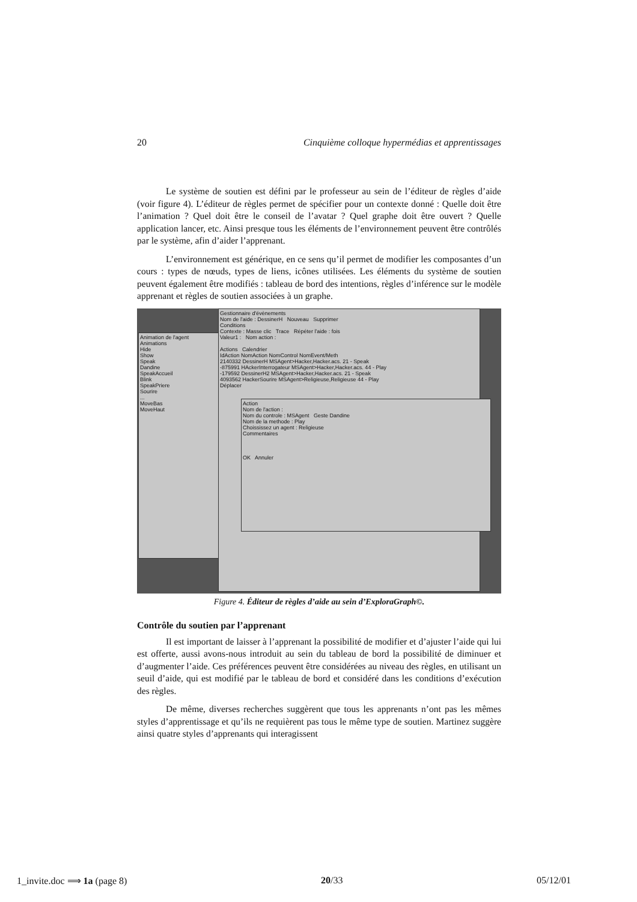20 Cinquième colloque hypermédias et apprentissages
Le système de soutien est défini par le professeur au sein de l’éditeur de règles d’aide (voir figure 4). L’éditeur de règles permet de spécifier pour un contexte donné : Quelle doit être l’animation ? Quel doit être le conseil de l’avatar ? Quel graphe doit être ouvert ? Quelle application lancer, etc. Ainsi presque tous les éléments de l’environnement peuvent être contrôlés par le système, afin d’aider l’apprenant.
L’environnement est générique, en ce sens qu’il permet de modifier les composantes d’un cours : types de nœuds, types de liens, icônes utilisées. Les éléments du système de soutien peuvent également être modifiés : tableau de bord des intentions, règles d’inférence sur le modèle apprenant et règles de soutien associées à un graphe.
Animation de l'agent
Animations
Hide
Show
Speak
Dandine
SpeakAccueil
Blink
SpeakPriere
Sourire
...
MoveBas
MoveHaut
Gestionnaire d'évènements
Nom de l'aide : DessinerH Nouveau Supprimer
Conditions
Contexte : Masse clic Trace Répéter l'aide : fois
Valeur1 : Nom action :
Actions Calendrier
IdAction NomAction NomControl NomEvent/Meth
2140332 DessinerH MSAgent>Hacker,Hacker.acs. 21 - Speak
-875991 HAckerInterrogateur MSAgent>Hacker,Hacker.acs. 44 - Play
-179592 DessinerH2 MSAgent>Hacker,Hacker.acs. 21 - Speak
4093562 HackerSourire MSAgent>Religieuse,Religieuse 44 - Play
Déplacer
Action
Nom de l'action :
Nom du controle : MSAgent Geste Dandine
Nom de la methode : Play
Choississez un agent : Religieuse
Commentaires
OK Annuler
Figure 4. Éditeur de règles d’aide au sein d’ExploraGraph©.
Contrôle du soutien par l’apprenant
Il est important de laisser à l’apprenant la possibilité de modifier et d’ajuster l’aide qui lui est offerte, aussi avons-nous introduit au sein du tableau de bord la possibilité de diminuer et d’augmenter l’aide. Ces préférences peuvent être considérées au niveau des règles, en utilisant un seuil d’aide, qui est modifié par le tableau de bord et considéré dans les conditions d’exécution des règles.
De même, diverses recherches suggèrent que tous les apprenants n’ont pas les mêmes styles d’apprentissage et qu’ils ne requièrent pas tous le même type de soutien. Martinez suggère ainsi quatre styles d’apprenants qui interagissent
1_invite.doc ⟹ 1a (page 8) 20/33 05/12/01